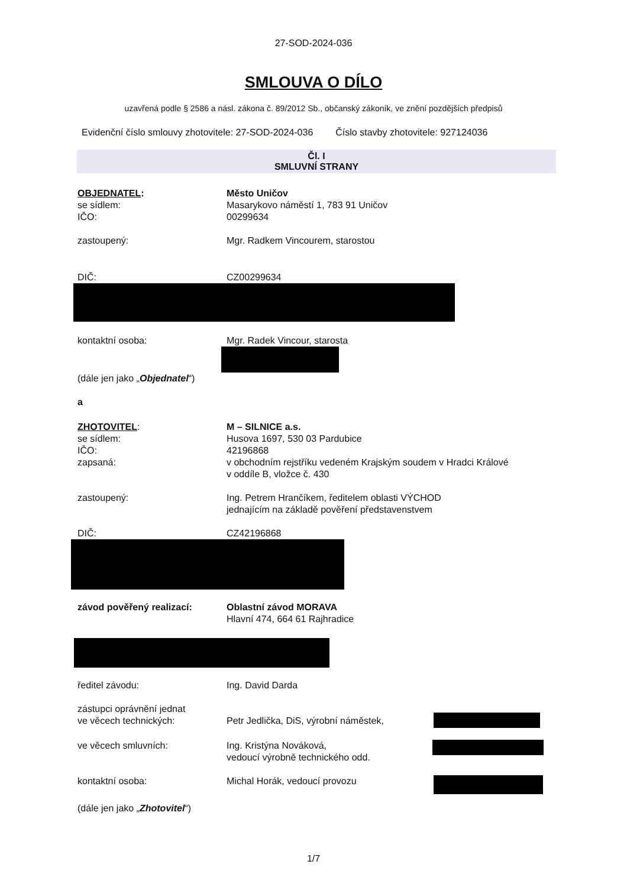27-SOD-2024-036
SMLOUVA O DÍLO
uzavřená podle § 2586 a násl. zákona č. 89/2012 Sb., občanský zákoník, ve znění pozdějších předpisů
Evidenční číslo smlouvy zhotovitele: 27-SOD-2024-036 Číslo stavby zhotovitele: 927124036
Čl. I
SMLUVNÍ STRANY
OBJEDNATEL:
se sídlem:
IČO:
Město Uničov
Masarykovo náměstí 1, 783 91 Uničov
00299634
zastoupený: Mgr. Radkem Vincourem, starostou
DIČ: CZ00299634
kontaktní osoba: Mgr. Radek Vincour, starosta
(dále jen jako „Objednatel“)
a
ZHOTOVITEL:
se sídlem:
IČO:
zapsaná:
M – SILNICE a.s.
Husova 1697, 530 03 Pardubice
42196868
v obchodním rejstříku vedeném Krajským soudem v Hradci Králové
v oddíle B, vložce č. 430
zastoupený: Ing. Petrem Hrančíkem, ředitelem oblasti VÝCHOD
jednajícím na základě pověření představenstvem
DIČ: CZ42196868
závod pověřený realizací: Oblastní závod MORAVA
Hlavní 474, 664 61 Rajhradice
ředitel závodu: Ing. David Darda
zástupci oprávnění jednat
ve věcech technických:
Petr Jedlička, DiS, výrobní náměstek,
ve věcech smluvních: Ing. Kristýna Nováková,
vedoucí výrobně technického odd.
kontaktní osoba: Michal Horák, vedoucí provozu
(dále jen jako „Zhotovitel“)
1/7